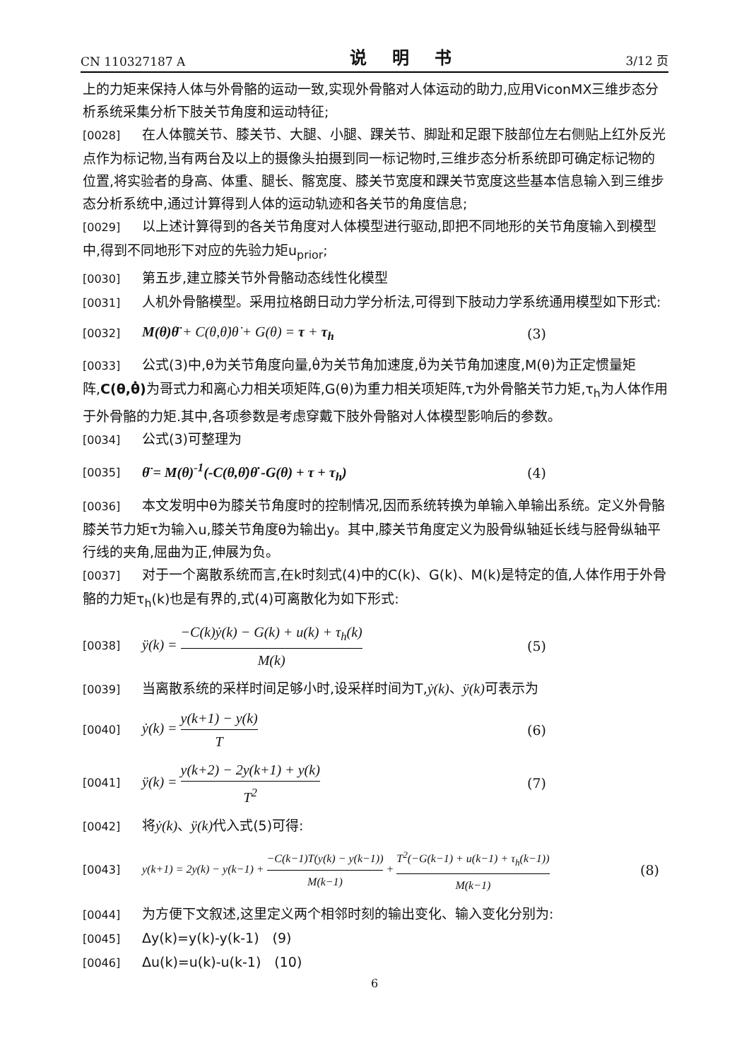CN 110327187 A 说 明 书 3/12 页
上的力矩来保持人体与外骨骼的运动一致,实现外骨骼对人体运动的助力,应用ViconMX三维步态分析系统采集分析下肢关节角度和运动特征;
[0028] 在人体髋关节、膝关节、大腿、小腿、踝关节、脚趾和足跟下肢部位左右侧贴上红外反光点作为标记物,当有两台及以上的摄像头拍摄到同一标记物时,三维步态分析系统即可确定标记物的位置,将实验者的身高、体重、腿长、髂宽度、膝关节宽度和踝关节宽度这些基本信息输入到三维步态分析系统中,通过计算得到人体的运动轨迹和各关节的角度信息;
[0029] 以上述计算得到的各关节角度对人体模型进行驱动,即把不同地形的关节角度输入到模型中,得到不同地形下对应的先验力矩u<sub>prior</sub>;
[0030] 第五步,建立膝关节外骨骼动态线性化模型
[0031] 人机外骨骼模型。采用拉格朗日动力学分析法,可得到下肢动力学系统通用模型如下形式:
[0032] M(θ)θ̈ + C(θ,θ̇)θ̇ + G(θ) = τ + τ<sub>h</sub> (3)
[0033] 公式(3)中,θ为关节角度向量,θ̇为关节角加速度,θ̈为关节角加速度,M(θ)为正定惯量矩阵,C(θ,θ̇) 为哥式力和离心力相关项矩阵,G(θ)为重力相关项矩阵,τ为外骨骼关节力矩,τ<sub>h</sub>为人体作用于外骨骼的力矩.其中,各项参数是考虑穿戴下肢外骨骼对人体模型影响后的参数。
[0034] 公式(3)可整理为
[0035] θ̈ = M(θ)<sup>-1</sup>(-C(θ,θ̇)θ̇ -G(θ) + τ + τ<sub>h</sub>) (4)
[0036] 本文发明中θ为膝关节角度时的控制情况,因而系统转换为单输入单输出系统。定义外骨骼膝关节力矩τ为输入u,膝关节角度θ为输出y。其中,膝关节角度定义为股骨纵轴延长线与胫骨纵轴平行线的夹角,屈曲为正,伸展为负。
[0037] 对于一个离散系统而言,在k时刻式(4)中的C(k)、G(k)、M(k)是特定的值,人体作用于外骨骼的力矩τ<sub>h</sub>(k)也是有界的,式(4)可离散化为如下形式:
[0038] ÿ(k) = −C(k)ẏ(k) − G(k) + u(k) + τ<sub>h</sub>(k) M(k) (5)
[0039] 当离散系统的采样时间足够小时,设采样时间为T,ẏ(k)、ÿ(k) 可表示为
[0040] ẏ(k) = y(k+1) − y(k) T (6)
[0041] ÿ(k) = y(k+2) − 2y(k+1) + y(k) T<sup>2</sup> (7)
[0042] 将ẏ(k)、ÿ(k) 代入式(5)可得:
[0043] y(k+1) = 2y(k) − y(k−1) + −C(k−1)T(y(k) − y(k−1)) M(k−1) + T<sup>2</sup>(−G(k−1) + u(k−1) + τ<sub>h</sub>(k−1)) M(k−1) (8)
[0044] 为方便下文叙述,这里定义两个相邻时刻的输出变化、输入变化分别为:
[0045] Δy(k)=y(k)-y(k-1)　(9)
[0046] Δu(k)=u(k)-u(k-1)　(10)
6